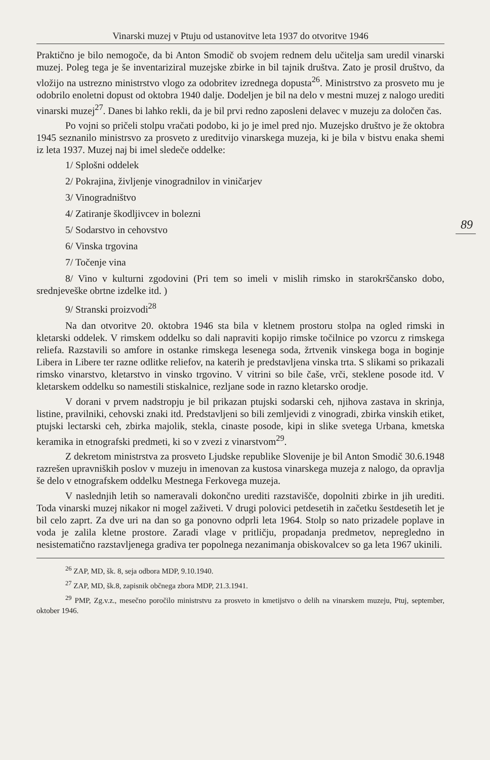Vinarski muzej v Ptuju od ustanovitve leta 1937 do otvoritve 1946
Praktično je bilo nemogoče, da bi Anton Smodič ob svojem rednem delu učitelja sam uredil vinarski muzej. Poleg tega je še inventariziral muzejske zbirke in bil tajnik društva. Zato je prosil društvo, da vložijo na ustrezno ministrstvo vlogo za odobritev izrednega dopusta<sup>26</sup>. Ministrstvo za prosveto mu je odobrilo enoletni dopust od oktobra 1940 dalje. Dodeljen je bil na delo v mestni muzej z nalogo urediti vinarski muzej<sup>27</sup>. Danes bi lahko rekli, da je bil prvi redno zaposleni delavec v muzeju za določen čas.
Po vojni so pričeli stolpu vračati podobo, ki jo je imel pred njo. Muzejsko društvo je že oktobra 1945 seznanilo ministrsvo za prosveto z ureditvijo vinarskega muzeja, ki je bila v bistvu enaka shemi iz leta 1937. Muzej naj bi imel sledeče oddelke:
1/ Splošni oddelek
2/ Pokrajina, življenje vinogradnilov in viničarjev
3/ Vinogradništvo
4/ Zatiranje škodljivcev in bolezni
5/ Sodarstvo in cehovstvo
6/ Vinska trgovina
7/ Točenje vina
8/ Vino v kulturni zgodovini (Pri tem so imeli v mislih rimsko in starokrščansko dobo, srednjeveške obrtne izdelke itd. )
9/ Stranski proizvodi<sup>28</sup>
Na dan otvoritve 20. oktobra 1946 sta bila v kletnem prostoru stolpa na ogled rimski in kletarski oddelek. V rimskem oddelku so dali napraviti kopijo rimske točilnice po vzorcu z rimskega reliefa. Razstavili so amfore in ostanke rimskega lesenega soda, žrtvenik vinskega boga in boginje Libera in Libere ter razne odlitke reliefov, na katerih je predstavljena vinska trta. S slikami so prikazali rimsko vinarstvo, kletarstvo in vinsko trgovino. V vitrini so bile čaše, vrči, steklene posode itd. V kletarskem oddelku so namestili stiskalnice, rezljane sode in razno kletarsko orodje.
V dorani v prvem nadstropju je bil prikazan ptujski sodarski ceh, njihova zastava in skrinja, listine, pravilniki, cehovski znaki itd. Predstavljeni so bili zemljevidi z vinogradi, zbirka vinskih etiket, ptujski lectarski ceh, zbirka majolik, stekla, cinaste posode, kipi in slike svetega Urbana, kmetska keramika in etnografski predmeti, ki so v zvezi z vinarstvom<sup>29</sup>.
Z dekretom ministrstva za prosveto Ljudske republike Slovenije je bil Anton Smodič 30.6.1948 razrešen upravniških poslov v muzeju in imenovan za kustosa vinarskega muzeja z nalogo, da opravlja še delo v etnografskem oddelku Mestnega Ferkovega muzeja.
V naslednjih letih so nameravali dokončno urediti razstavišče, dopolniti zbirke in jih urediti. Toda vinarski muzej nikakor ni mogel zaživeti. V drugi polovici petdesetih in začetku šestdesetih let je bil celo zaprt. Za dve uri na dan so ga ponovno odprli leta 1964. Stolp so nato prizadele poplave in voda je zalila kletne prostore. Zaradi vlage v pritličju, propadanja predmetov, nepregledno in nesistematično razstavljenega gradiva ter popolnega nezanimanja obiskovalcev so ga leta 1967 ukinili.
<sup>26</sup> ZAP, MD, šk. 8, seja odbora MDP, 9.10.1940.
<sup>27</sup> ZAP, MD, šk.8, zapisnik občnega zbora MDP, 21.3.1941.
<sup>29</sup> PMP, Zg.v.z., mesečno poročilo ministrstvu za prosveto in kmetijstvo o delih na vinarskem muzeju, Ptuj, september, oktober 1946.
89